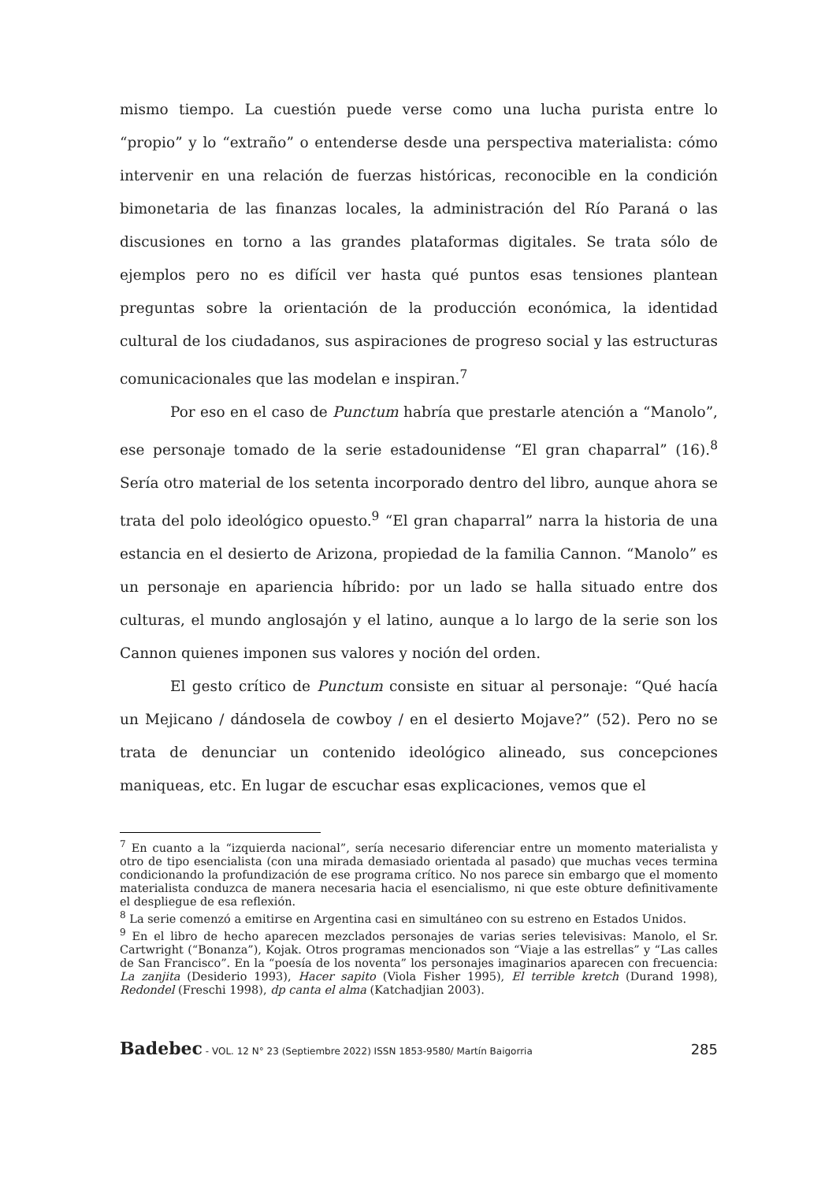mismo tiempo. La cuestión puede verse como una lucha purista entre lo “propio” y lo “extraño” o entenderse desde una perspectiva materialista: cómo intervenir en una relación de fuerzas históricas, reconocible en la condición bimonetaria de las finanzas locales, la administración del Río Paraná o las discusiones en torno a las grandes plataformas digitales. Se trata sólo de ejemplos pero no es difícil ver hasta qué puntos esas tensiones plantean preguntas sobre la orientación de la producción económica, la identidad cultural de los ciudadanos, sus aspiraciones de progreso social y las estructuras comunicacionales que las modelan e inspiran.<sup>7</sup>
Por eso en el caso de Punctum habría que prestarle atención a “Manolo”, ese personaje tomado de la serie estadounidense “El gran chaparral” (16).<sup>8</sup> Sería otro material de los setenta incorporado dentro del libro, aunque ahora se trata del polo ideológico opuesto.<sup>9</sup> “El gran chaparral” narra la historia de una estancia en el desierto de Arizona, propiedad de la familia Cannon. “Manolo” es un personaje en apariencia híbrido: por un lado se halla situado entre dos culturas, el mundo anglosajón y el latino, aunque a lo largo de la serie son los Cannon quienes imponen sus valores y noción del orden.
El gesto crítico de Punctum consiste en situar al personaje: “Qué hacía un Mejicano / dándosela de cowboy / en el desierto Mojave?” (52). Pero no se trata de denunciar un contenido ideológico alineado, sus concepciones maniqueas, etc. En lugar de escuchar esas explicaciones, vemos que el
<sup>7</sup> En cuanto a la “izquierda nacional”, sería necesario diferenciar entre un momento materialista y otro de tipo esencialista (con una mirada demasiado orientada al pasado) que muchas veces termina condicionando la profundización de ese programa crítico. No nos parece sin embargo que el momento materialista conduzca de manera necesaria hacia el esencialismo, ni que este obture definitivamente el despliegue de esa reflexión.
<sup>8</sup> La serie comenzó a emitirse en Argentina casi en simultáneo con su estreno en Estados Unidos.
<sup>9</sup> En el libro de hecho aparecen mezclados personajes de varias series televisivas: Manolo, el Sr. Cartwright (“Bonanza”), Kojak. Otros programas mencionados son “Viaje a las estrellas” y “Las calles de San Francisco”. En la “poesía de los noventa” los personajes imaginarios aparecen con frecuencia: La zanjita (Desiderio 1993), Hacer sapito (Viola Fisher 1995), El terrible kretch (Durand 1998), Redondel (Freschi 1998), dp canta el alma (Katchadjian 2003).
Badebec - VOL. 12 N° 23 (Septiembre 2022) ISSN 1853-9580/ Martín Baigorria 285